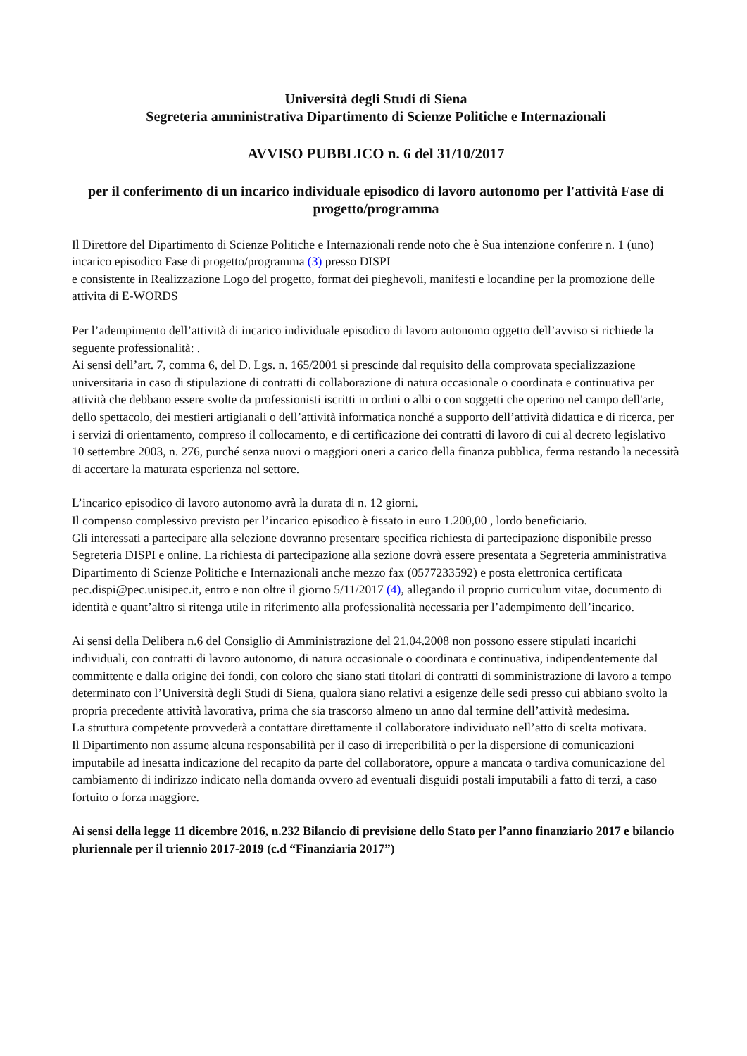Università degli Studi di Siena
Segreteria amministrativa Dipartimento di Scienze Politiche e Internazionali
AVVISO PUBBLICO n. 6 del 31/10/2017
per il conferimento di un incarico individuale episodico di lavoro autonomo per l'attività Fase di progetto/programma
Il Direttore del Dipartimento di Scienze Politiche e Internazionali rende noto che è Sua intenzione conferire n. 1 (uno) incarico episodico Fase di progetto/programma (3) presso DISPI
e consistente in Realizzazione Logo del progetto, format dei pieghevoli, manifesti e locandine per la promozione delle attivita di E-WORDS
Per l’adempimento dell’attività di incarico individuale episodico di lavoro autonomo oggetto dell’avviso si richiede la seguente professionalità: .
Ai sensi dell’art. 7, comma 6, del D. Lgs. n. 165/2001 si prescinde dal requisito della comprovata specializzazione universitaria in caso di stipulazione di contratti di collaborazione di natura occasionale o coordinata e continuativa per attività che debbano essere svolte da professionisti iscritti in ordini o albi o con soggetti che operino nel campo dell'arte, dello spettacolo, dei mestieri artigianali o dell’attività informatica nonché a supporto dell’attività didattica e di ricerca, per i servizi di orientamento, compreso il collocamento, e di certificazione dei contratti di lavoro di cui al decreto legislativo 10 settembre 2003, n. 276, purché senza nuovi o maggiori oneri a carico della finanza pubblica, ferma restando la necessità di accertare la maturata esperienza nel settore.
L’incarico episodico di lavoro autonomo avrà la durata di n. 12 giorni.
Il compenso complessivo previsto per l’incarico episodico è fissato in euro 1.200,00 , lordo beneficiario.
Gli interessati a partecipare alla selezione dovranno presentare specifica richiesta di partecipazione disponibile presso Segreteria DISPI e online. La richiesta di partecipazione alla sezione dovrà essere presentata a Segreteria amministrativa Dipartimento di Scienze Politiche e Internazionali anche mezzo fax (0577233592) e posta elettronica certificata pec.dispi@pec.unisipec.it, entro e non oltre il giorno 5/11/2017 (4), allegando il proprio curriculum vitae, documento di identità e quant’altro si ritenga utile in riferimento alla professionalità necessaria per l’adempimento dell’incarico.
Ai sensi della Delibera n.6 del Consiglio di Amministrazione del 21.04.2008 non possono essere stipulati incarichi individuali, con contratti di lavoro autonomo, di natura occasionale o coordinata e continuativa, indipendentemente dal committente e dalla origine dei fondi, con coloro che siano stati titolari di contratti di somministrazione di lavoro a tempo determinato con l’Università degli Studi di Siena, qualora siano relativi a esigenze delle sedi presso cui abbiano svolto la propria precedente attività lavorativa, prima che sia trascorso almeno un anno dal termine dell’attività medesima.
La struttura competente provvederà a contattare direttamente il collaboratore individuato nell’atto di scelta motivata.
Il Dipartimento non assume alcuna responsabilità per il caso di irreperibilità o per la dispersione di comunicazioni imputabile ad inesatta indicazione del recapito da parte del collaboratore, oppure a mancata o tardiva comunicazione del cambiamento di indirizzo indicato nella domanda ovvero ad eventuali disguidi postali imputabili a fatto di terzi, a caso fortuito o forza maggiore.
Ai sensi della legge 11 dicembre 2016, n.232 Bilancio di previsione dello Stato per l’anno finanziario 2017 e bilancio pluriennale per il triennio 2017-2019 (c.d “Finanziaria 2017”)